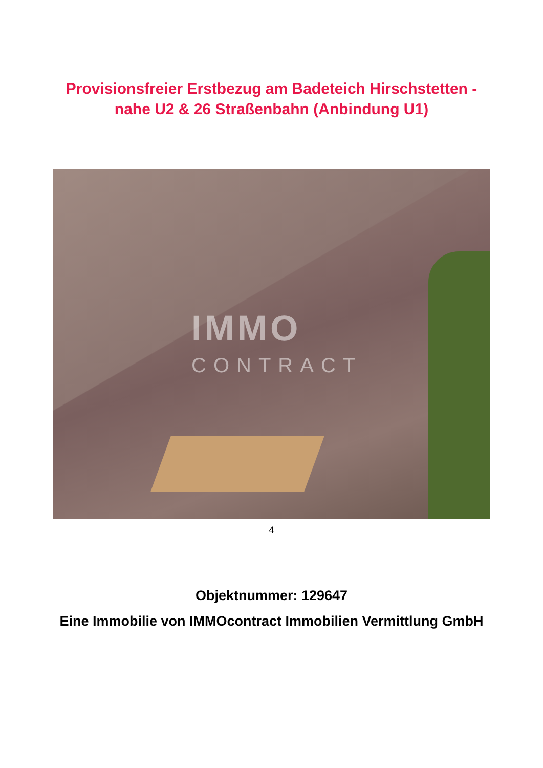Provisionsfreier Erstbezug am Badeteich Hirschstetten -
nahe U2 & 26 Straßenbahn (Anbindung U1)
IMMO
CONTRACT
4
Objektnummer: 129647
Eine Immobilie von IMMOcontract Immobilien Vermittlung GmbH